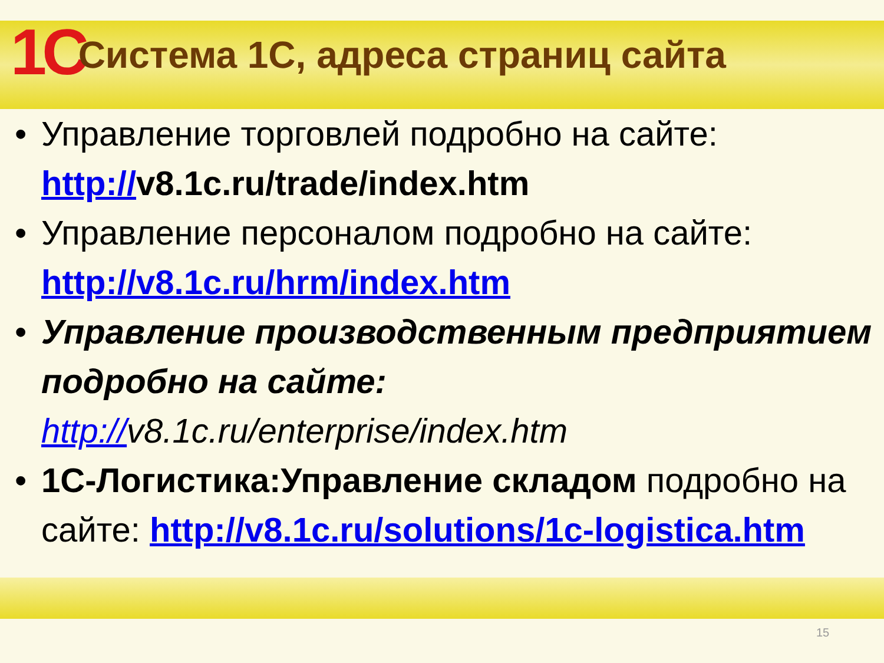1C
Система 1С, адреса страниц сайта
• Управление торговлей подробно на сайте: http://v8.1c.ru/trade/index.htm
• Управление персоналом подробно на сайте: http://v8.1c.ru/hrm/index.htm
• Управление производственным предприятием подробно на сайте: http://v8.1c.ru/enterprise/index.htm
• 1С-Логистика:Управление складом подробно на сайте: http://v8.1c.ru/solutions/1c-logistica.htm
15